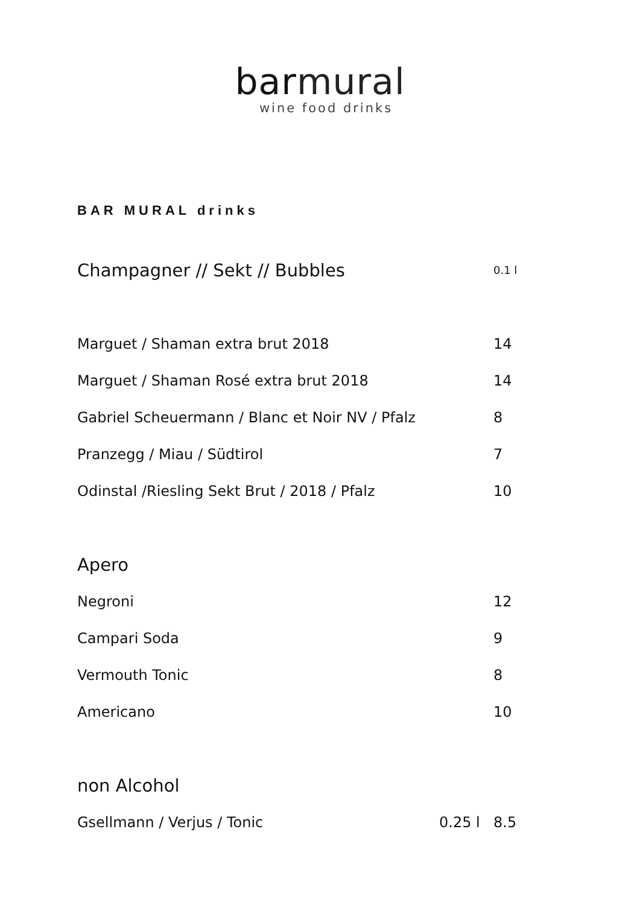bar mural
wine food drinks
BAR MURAL drinks
| Champagner // Sekt // Bubbles | | 0.1 l |
| Marguet / Shaman extra brut 2018 | | 14 |
| Marguet / Shaman Rosé extra brut 2018 | | 14 |
| Gabriel Scheuermann / Blanc et Noir NV / Pfalz | | 8 |
| Pranzegg / Miau / Südtirol | | 7 |
| Odinstal /Riesling Sekt Brut / 2018 / Pfalz | | 10 |
| Apero | | |
| Negroni | | 12 |
| Campari Soda | | 9 |
| Vermouth Tonic | | 8 |
| Americano | | 10 |
| non Alcohol | | |
| Gsellmann / Verjus / Tonic | 0.25 l | 8.5 |